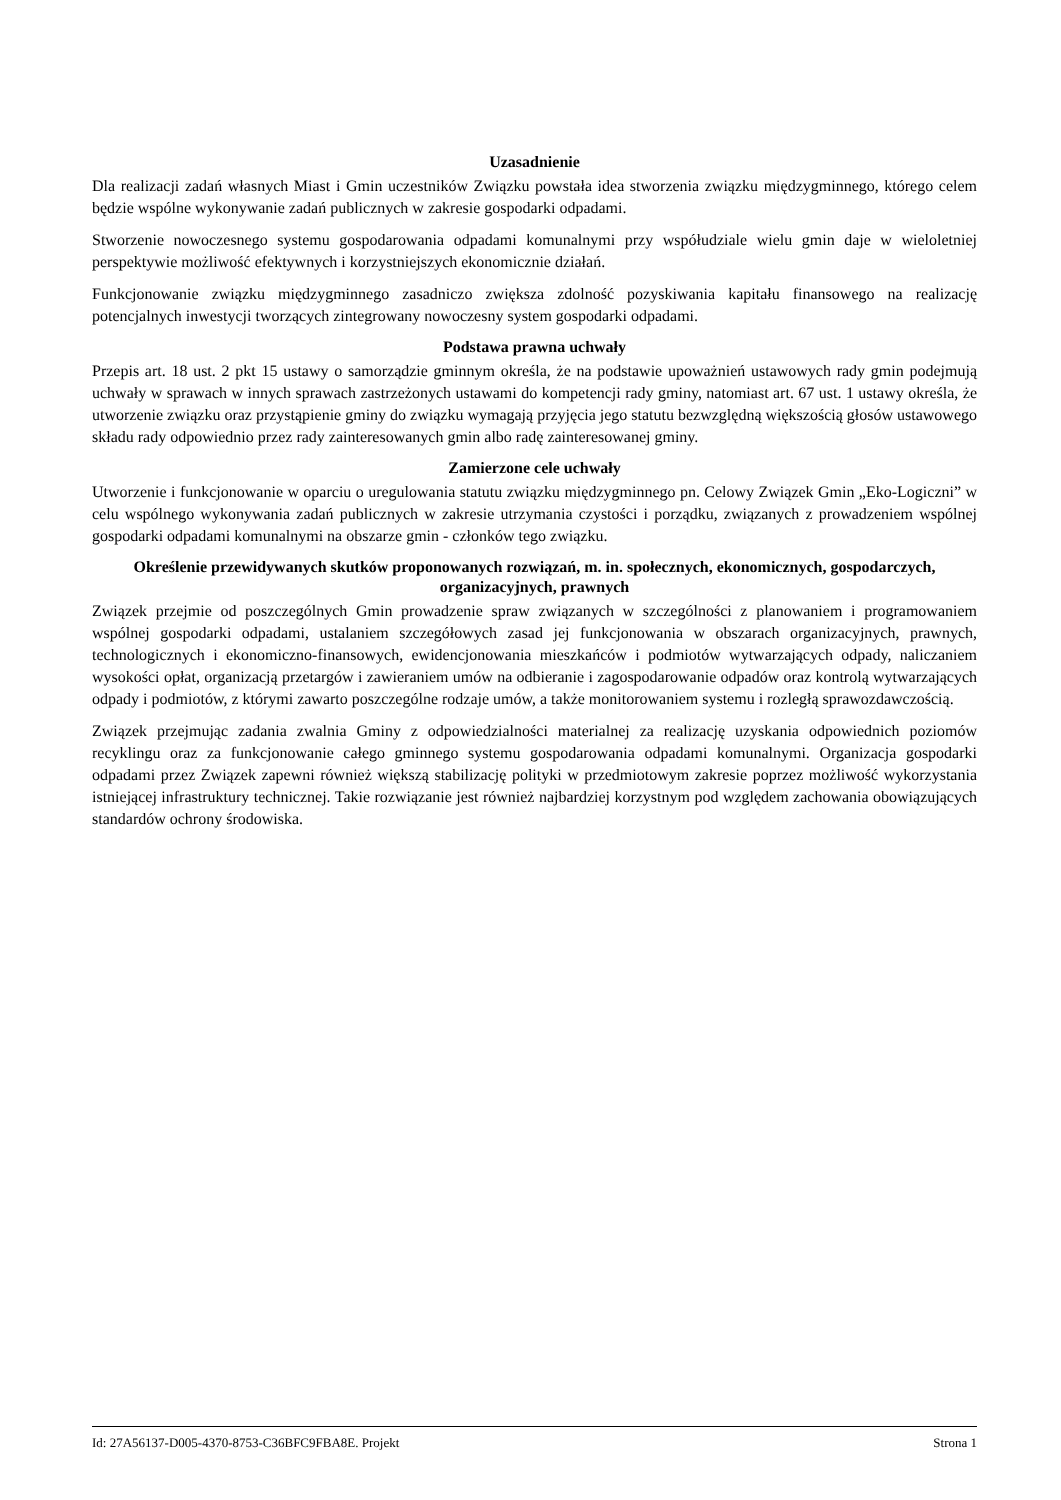Uzasadnienie
Dla realizacji zadań własnych Miast i Gmin uczestników Związku powstała idea stworzenia związku międzygminnego, którego celem będzie wspólne wykonywanie zadań publicznych w zakresie gospodarki odpadami.
Stworzenie nowoczesnego systemu gospodarowania odpadami komunalnymi przy współudziale wielu gmin daje w wieloletniej perspektywie możliwość efektywnych i korzystniejszych ekonomicznie działań.
Funkcjonowanie związku międzygminnego zasadniczo zwiększa zdolność pozyskiwania kapitału finansowego na realizację potencjalnych inwestycji tworzących zintegrowany nowoczesny system gospodarki odpadami.
Podstawa prawna uchwały
Przepis art. 18 ust. 2 pkt 15 ustawy o samorządzie gminnym określa, że na podstawie upoważnień ustawowych rady gmin podejmują uchwały w sprawach w innych sprawach zastrzeżonych ustawami do kompetencji rady gminy, natomiast art. 67 ust. 1 ustawy określa, że utworzenie związku oraz przystąpienie gminy do związku wymagają przyjęcia jego statutu bezwzględną większością głosów ustawowego składu rady odpowiednio przez rady zainteresowanych gmin albo radę zainteresowanej gminy.
Zamierzone cele uchwały
Utworzenie i funkcjonowanie w oparciu o uregulowania statutu związku międzygminnego pn. Celowy Związek Gmin „Eko-Logiczni” w celu wspólnego wykonywania zadań publicznych w zakresie utrzymania czystości i porządku, związanych z prowadzeniem wspólnej gospodarki odpadami komunalnymi na obszarze gmin - członków tego związku.
Określenie przewidywanych skutków proponowanych rozwiązań, m. in. społecznych, ekonomicznych, gospodarczych, organizacyjnych, prawnych
Związek przejmie od poszczególnych Gmin prowadzenie spraw związanych w szczególności z planowaniem i programowaniem wspólnej gospodarki odpadami, ustalaniem szczegółowych zasad jej funkcjonowania w obszarach organizacyjnych, prawnych, technologicznych i ekonomiczno-finansowych, ewidencjonowania mieszkańców i podmiotów wytwarzających odpady, naliczaniem wysokości opłat, organizacją przetargów i zawieraniem umów na odbieranie i zagospodarowanie odpadów oraz kontrolą wytwarzających odpady i podmiotów, z którymi zawarto poszczególne rodzaje umów, a także monitorowaniem systemu i rozległą sprawozdawczością.
Związek przejmując zadania zwalnia Gminy z odpowiedzialności materialnej za realizację uzyskania odpowiednich poziomów recyklingu oraz za funkcjonowanie całego gminnego systemu gospodarowania odpadami komunalnymi. Organizacja gospodarki odpadami przez Związek zapewni również większą stabilizację polityki w przedmiotowym zakresie poprzez możliwość wykorzystania istniejącej infrastruktury technicznej. Takie rozwiązanie jest również najbardziej korzystnym pod względem zachowania obowiązujących standardów ochrony środowiska.
Id: 27A56137-D005-4370-8753-C36BFC9FBA8E. Projekt Strona 1